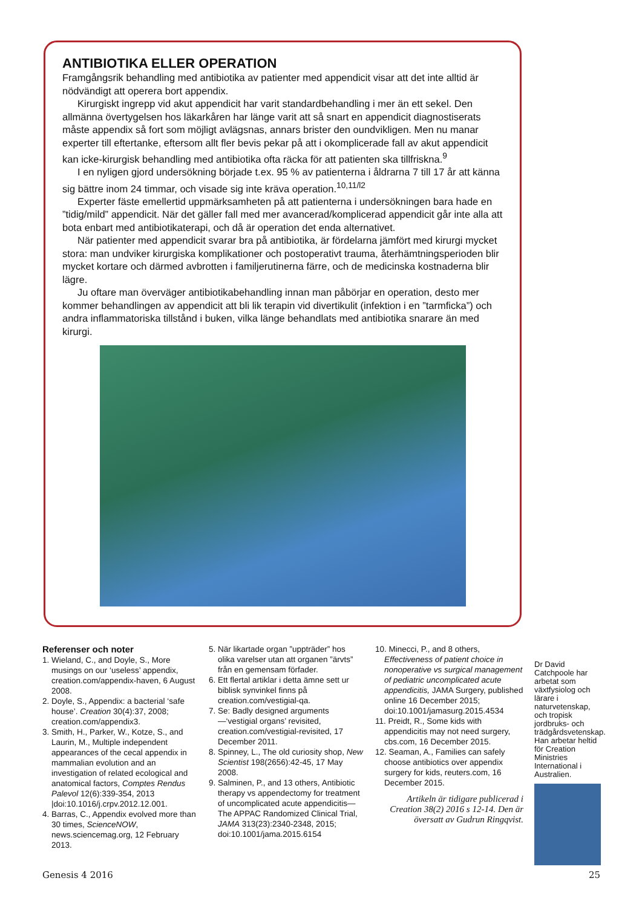ANTIBIOTIKA ELLER OPERATION
Framgångsrik behandling med antibiotika av patienter med appendicit visar att det inte alltid är nödvändigt att operera bort appendix.
Kirurgiskt ingrepp vid akut appendicit har varit standardbehandling i mer än ett sekel. Den allmänna övertygelsen hos läkarkåren har länge varit att så snart en appendicit diagnostiserats måste appendix så fort som möjligt avlägsnas, annars brister den oundvikligen. Men nu manar experter till eftertanke, eftersom allt fler bevis pekar på att i okomplicerade fall av akut appendicit kan icke-kirurgisk behandling med antibiotika ofta räcka för att patienten ska tillfriskna.<sup>9</sup>
I en nyligen gjord undersökning började t.ex. 95 % av patienterna i åldrarna 7 till 17 år att känna sig bättre inom 24 timmar, och visade sig inte kräva operation.<sup>10,11/l2</sup>
Experter fäste emellertid uppmärksamheten på att patienterna i undersökningen bara hade en ”tidig/mild” appendicit. När det gäller fall med mer avancerad/komplicerad appendicit går inte alla att bota enbart med antibiotikaterapi, och då är operation det enda alternativet.
När patienter med appendicit svarar bra på antibiotika, är fördelarna jämfört med kirurgi mycket stora: man undviker kirurgiska komplikationer och postoperativt trauma, återhämtningsperioden blir mycket kortare och därmed avbrotten i familjerutinerna färre, och de medicinska kostnaderna blir lägre.
Ju oftare man överväger antibiotikabehandling innan man påbörjar en operation, desto mer kommer behandlingen av appendicit att bli lik terapin vid divertikulit (infektion i en ”tarmficka”) och andra inflammatoriska tillstånd i buken, vilka länge behandlats med antibiotika snarare än med kirurgi.
Referenser och noter
1. Wieland, C., and Doyle, S., More musings on our ‘useless’ appendix, creation.com/appendix-haven, 6 August 2008.
2. Doyle, S., Appendix: a bacterial ‘safe house’. Creation 30(4):37, 2008; creation.com/appendix3.
3. Smith, H., Parker, W., Kotze, S., and Laurin, M., Multiple independent appearances of the cecal appendix in mammalian evolution and an investigation of related ecological and anatomical factors, Comptes Rendus Palevol 12(6):339-354, 2013 |doi:10.1016/j.crpv.2012.12.001.
4. Barras, C., Appendix evolved more than 30 times, ScienceNOW, news.sciencemag.org, 12 February 2013.
5. När likartade organ ”uppträder” hos olika varelser utan att organen ”ärvts” från en gemensam förfader.
6. Ett flertal artiklar i detta ämne sett ur biblisk synvinkel finns på creation.com/vestigial-qa.
7. Se: Badly designed arguments—‘vestigial organs’ revisited, creation.com/vestigial-revisited, 17 December 2011.
8. Spinney, L., The old curiosity shop, New Scientist 198(2656):42-45, 17 May 2008.
9. Salminen, P., and 13 others, Antibiotic therapy vs appendectomy for treatment of uncomplicated acute appendicitis— The APPAC Randomized Clinical Trial, JAMA 313(23):2340-2348, 2015; doi:10.1001/jama.2015.6154
10. Minecci, P., and 8 others, Effectiveness of patient choice in nonoperative vs surgical management of pediatric uncomplicated acute appendicitis, JAMA Surgery, published online 16 December 2015; doi:10.1001/jamasurg.2015.4534
11. Preidt, R., Some kids with appendicitis may not need surgery, cbs.com, 16 December 2015.
12. Seaman, A., Families can safely choose antibiotics over appendix surgery for kids, reuters.com, 16 December 2015.
Artikeln är tidigare publicerad i Creation 38(2) 2016 s 12-14. Den är översatt av Gudrun Ringqvist.
Dr David Catchpoole har arbetat som växtfysiolog och lärare i naturvetenskap, och tropisk jordbruks- och trädgårdsvetenskap. Han arbetar heltid för Creation Ministries International i Australien.
Genesis 4 2016 25